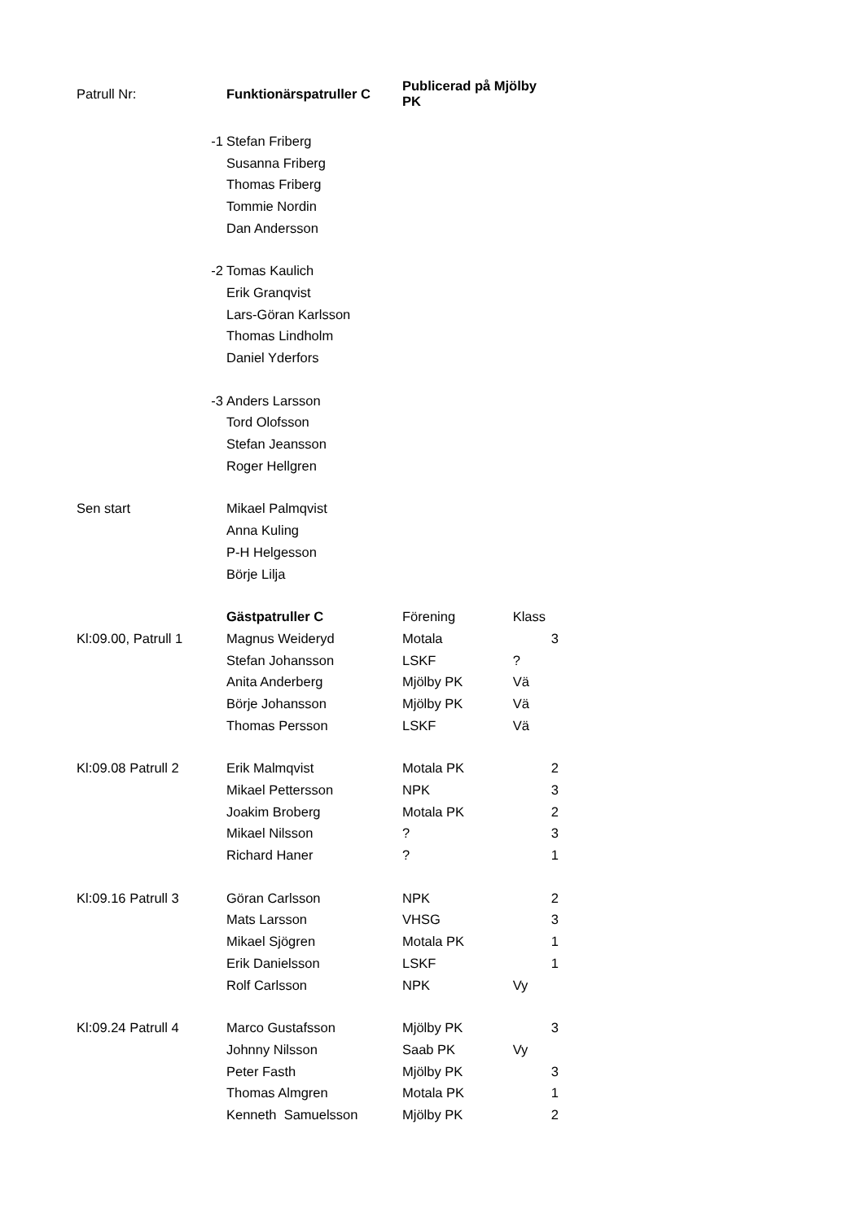| Patrull Nr: | | Funktionärspatruller C | Publicerad på Mjölby PK | | |
| | -1 | Stefan Friberg | | | |
| | | Susanna Friberg | | | |
| | | Thomas Friberg | | | |
| | | Tommie Nordin | | | |
| | | Dan Andersson | | | |
| | -2 | Tomas Kaulich | | | |
| | | Erik Granqvist | | | |
| | | Lars-Göran Karlsson | | | |
| | | Thomas Lindholm | | | |
| | | Daniel Yderfors | | | |
| | -3 | Anders Larsson | | | |
| | | Tord Olofsson | | | |
| | | Stefan Jeansson | | | |
| | | Roger Hellgren | | | |
| Sen start | | Mikael Palmqvist | | | |
| | | Anna Kuling | | | |
| | | P-H Helgesson | | | |
| | | Börje Lilja | | | |
| | | Gästpatruller C | Förening | Klass | |
| Kl:09.00, Patrull 1 | | Magnus Weideryd | Motala | | 3 |
| | | Stefan Johansson | LSKF | ? | |
| | | Anita Anderberg | Mjölby PK | Vä | |
| | | Börje Johansson | Mjölby PK | Vä | |
| | | Thomas Persson | LSKF | Vä | |
| Kl:09.08 Patrull 2 | | Erik Malmqvist | Motala PK | | 2 |
| | | Mikael Pettersson | NPK | | 3 |
| | | Joakim Broberg | Motala PK | | 2 |
| | | Mikael Nilsson | ? | | 3 |
| | | Richard Haner | ? | | 1 |
| Kl:09.16 Patrull 3 | | Göran Carlsson | NPK | | 2 |
| | | Mats Larsson | VHSG | | 3 |
| | | Mikael Sjögren | Motala PK | | 1 |
| | | Erik Danielsson | LSKF | | 1 |
| | | Rolf Carlsson | NPK | Vy | |
| Kl:09.24 Patrull 4 | | Marco Gustafsson | Mjölby PK | | 3 |
| | | Johnny Nilsson | Saab PK | Vy | |
| | | Peter Fasth | Mjölby PK | | 3 |
| | | Thomas Almgren | Motala PK | | 1 |
| | | Kenneth Samuelsson | Mjölby PK | | 2 |